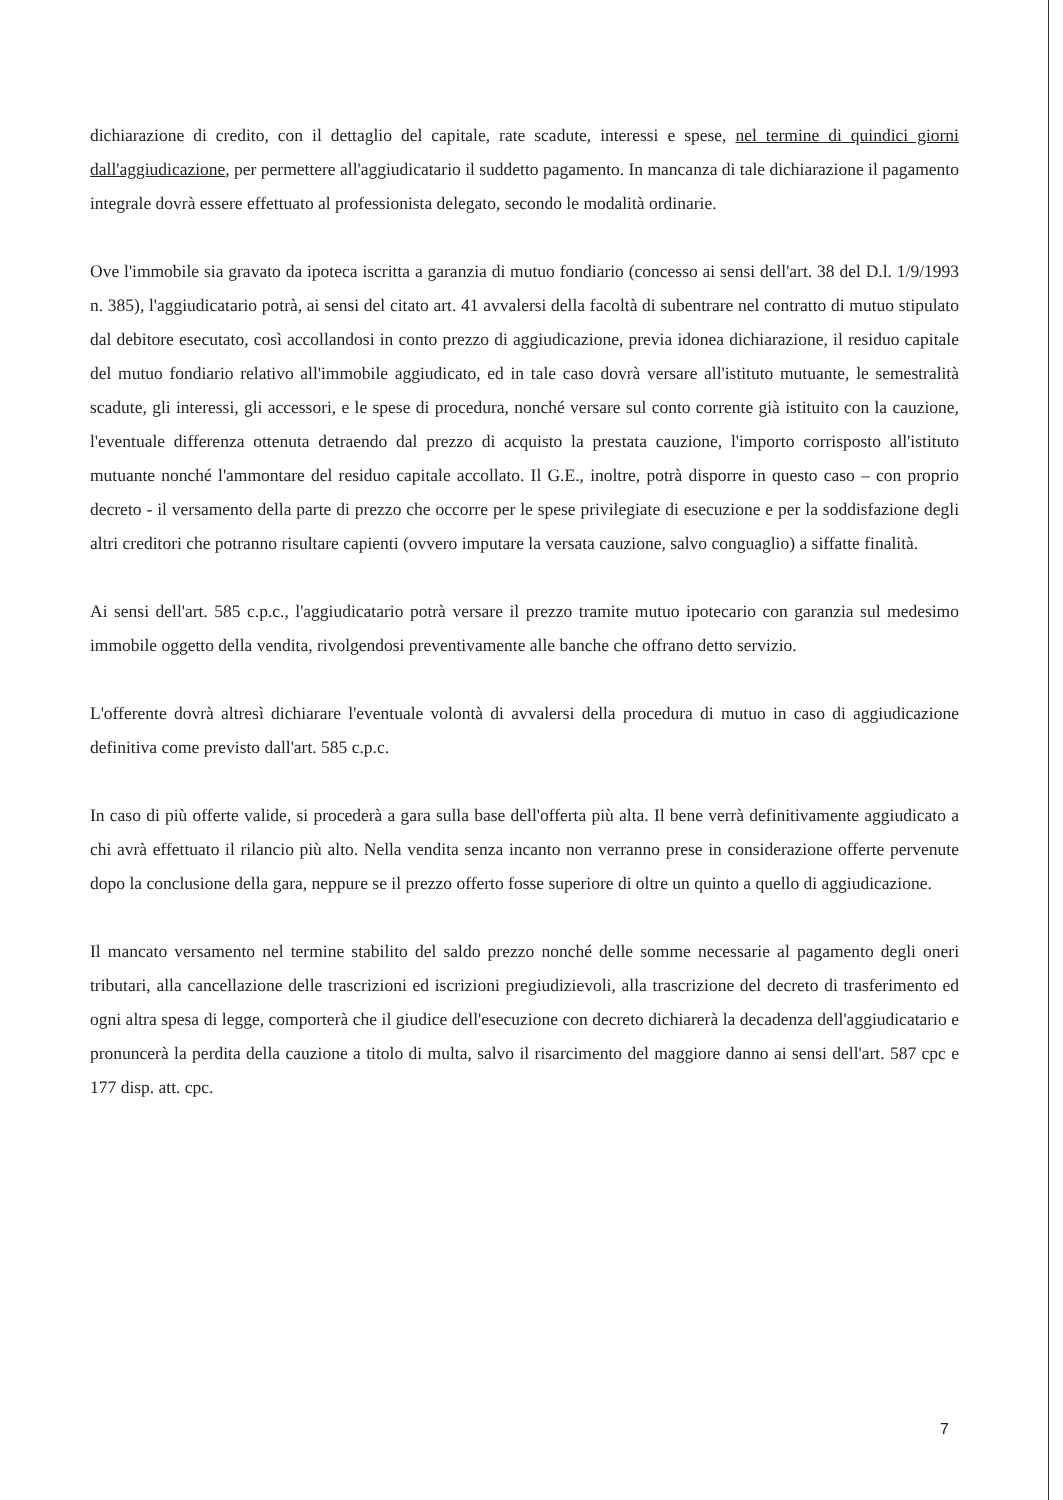dichiarazione di credito, con il dettaglio del capitale, rate scadute, interessi e spese, nel termine di quindici giorni dall'aggiudicazione, per permettere all'aggiudicatario il suddetto pagamento. In mancanza di tale dichiarazione il pagamento integrale dovrà essere effettuato al professionista delegato, secondo le modalità ordinarie.
Ove l'immobile sia gravato da ipoteca iscritta a garanzia di mutuo fondiario (concesso ai sensi dell'art. 38 del D.l. 1/9/1993 n. 385), l'aggiudicatario potrà, ai sensi del citato art. 41 avvalersi della facoltà di subentrare nel contratto di mutuo stipulato dal debitore esecutato, così accollandosi in conto prezzo di aggiudicazione, previa idonea dichiarazione, il residuo capitale del mutuo fondiario relativo all'immobile aggiudicato, ed in tale caso dovrà versare all'istituto mutuante, le semestralità scadute, gli interessi, gli accessori, e le spese di procedura, nonché versare sul conto corrente già istituito con la cauzione, l'eventuale differenza ottenuta detraendo dal prezzo di acquisto la prestata cauzione, l'importo corrisposto all'istituto mutuante nonché l'ammontare del residuo capitale accollato. Il G.E., inoltre, potrà disporre in questo caso – con proprio decreto - il versamento della parte di prezzo che occorre per le spese privilegiate di esecuzione e per la soddisfazione degli altri creditori che potranno risultare capienti (ovvero imputare la versata cauzione, salvo conguaglio) a siffatte finalità.
Ai sensi dell'art. 585 c.p.c., l'aggiudicatario potrà versare il prezzo tramite mutuo ipotecario con garanzia sul medesimo immobile oggetto della vendita, rivolgendosi preventivamente alle banche che offrano detto servizio.
L'offerente dovrà altresì dichiarare l'eventuale volontà di avvalersi della procedura di mutuo in caso di aggiudicazione definitiva come previsto dall'art. 585 c.p.c.
In caso di più offerte valide, si procederà a gara sulla base dell'offerta più alta. Il bene verrà definitivamente aggiudicato a chi avrà effettuato il rilancio più alto. Nella vendita senza incanto non verranno prese in considerazione offerte pervenute dopo la conclusione della gara, neppure se il prezzo offerto fosse superiore di oltre un quinto a quello di aggiudicazione.
Il mancato versamento nel termine stabilito del saldo prezzo nonché delle somme necessarie al pagamento degli oneri tributari, alla cancellazione delle trascrizioni ed iscrizioni pregiudizievoli, alla trascrizione del decreto di trasferimento ed ogni altra spesa di legge, comporterà che il giudice dell'esecuzione con decreto dichiarerà la decadenza dell'aggiudicatario e pronuncerà la perdita della cauzione a titolo di multa, salvo il risarcimento del maggiore danno ai sensi dell'art. 587 cpc e 177 disp. att. cpc.
7